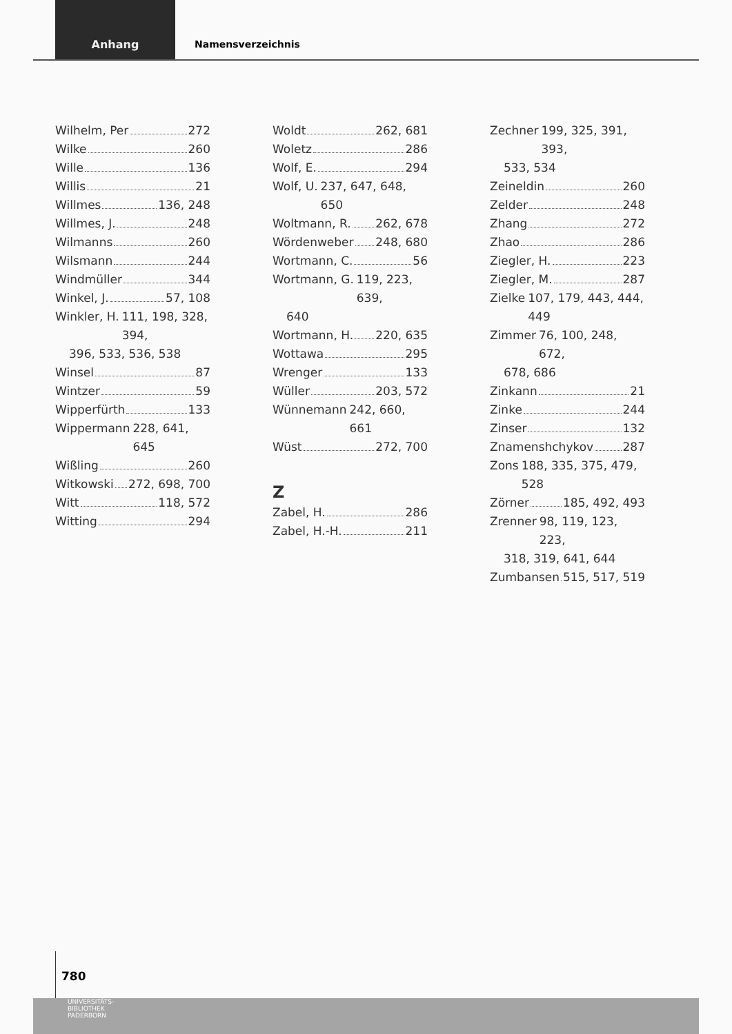Anhang
Namensverzeichnis
Wilhelm, Per 272
Wilke 260
Wille 136
Willis 21
Willmes 136, 248
Willmes, J. 248
Wilmanns 260
Wilsmann 244
Windmüller 344
Winkel, J. 57, 108
Winkler, H. 111, 198, 328, 394,
396, 533, 536, 538
Winsel 87
Wintzer 59
Wipperfürth 133
Wippermann 228, 641, 645
Wißling 260
Witkowski 272, 698, 700
Witt 118, 572
Witting 294
Woldt 262, 681
Woletz 286
Wolf, E. 294
Wolf, U. 237, 647, 648, 650
Woltmann, R. 262, 678
Wördenweber 248, 680
Wortmann, C. 56
Wortmann, G. 119, 223, 639,
640
Wortmann, H. 220, 635
Wottawa 295
Wrenger 133
Wüller 203, 572
Wünnemann 242, 660, 661
Wüst 272, 700
Z
Zabel, H. 286
Zabel, H.-H. 211
Zechner 199, 325, 391, 393,
533, 534
Zeineldin 260
Zelder 248
Zhang 272
Zhao 286
Ziegler, H. 223
Ziegler, M. 287
Zielke 107, 179, 443, 444, 449
Zimmer 76, 100, 248, 672,
678, 686
Zinkann 21
Zinke 244
Zinser 132
Znamenshchykov 287
Zons 188, 335, 375, 479, 528
Zörner 185, 492, 493
Zrenner 98, 119, 123, 223,
318, 319, 641, 644
Zumbansen 515, 517, 519
780
UNIVERSITÄTS-
BIBLIOTHEK
PADERBORN